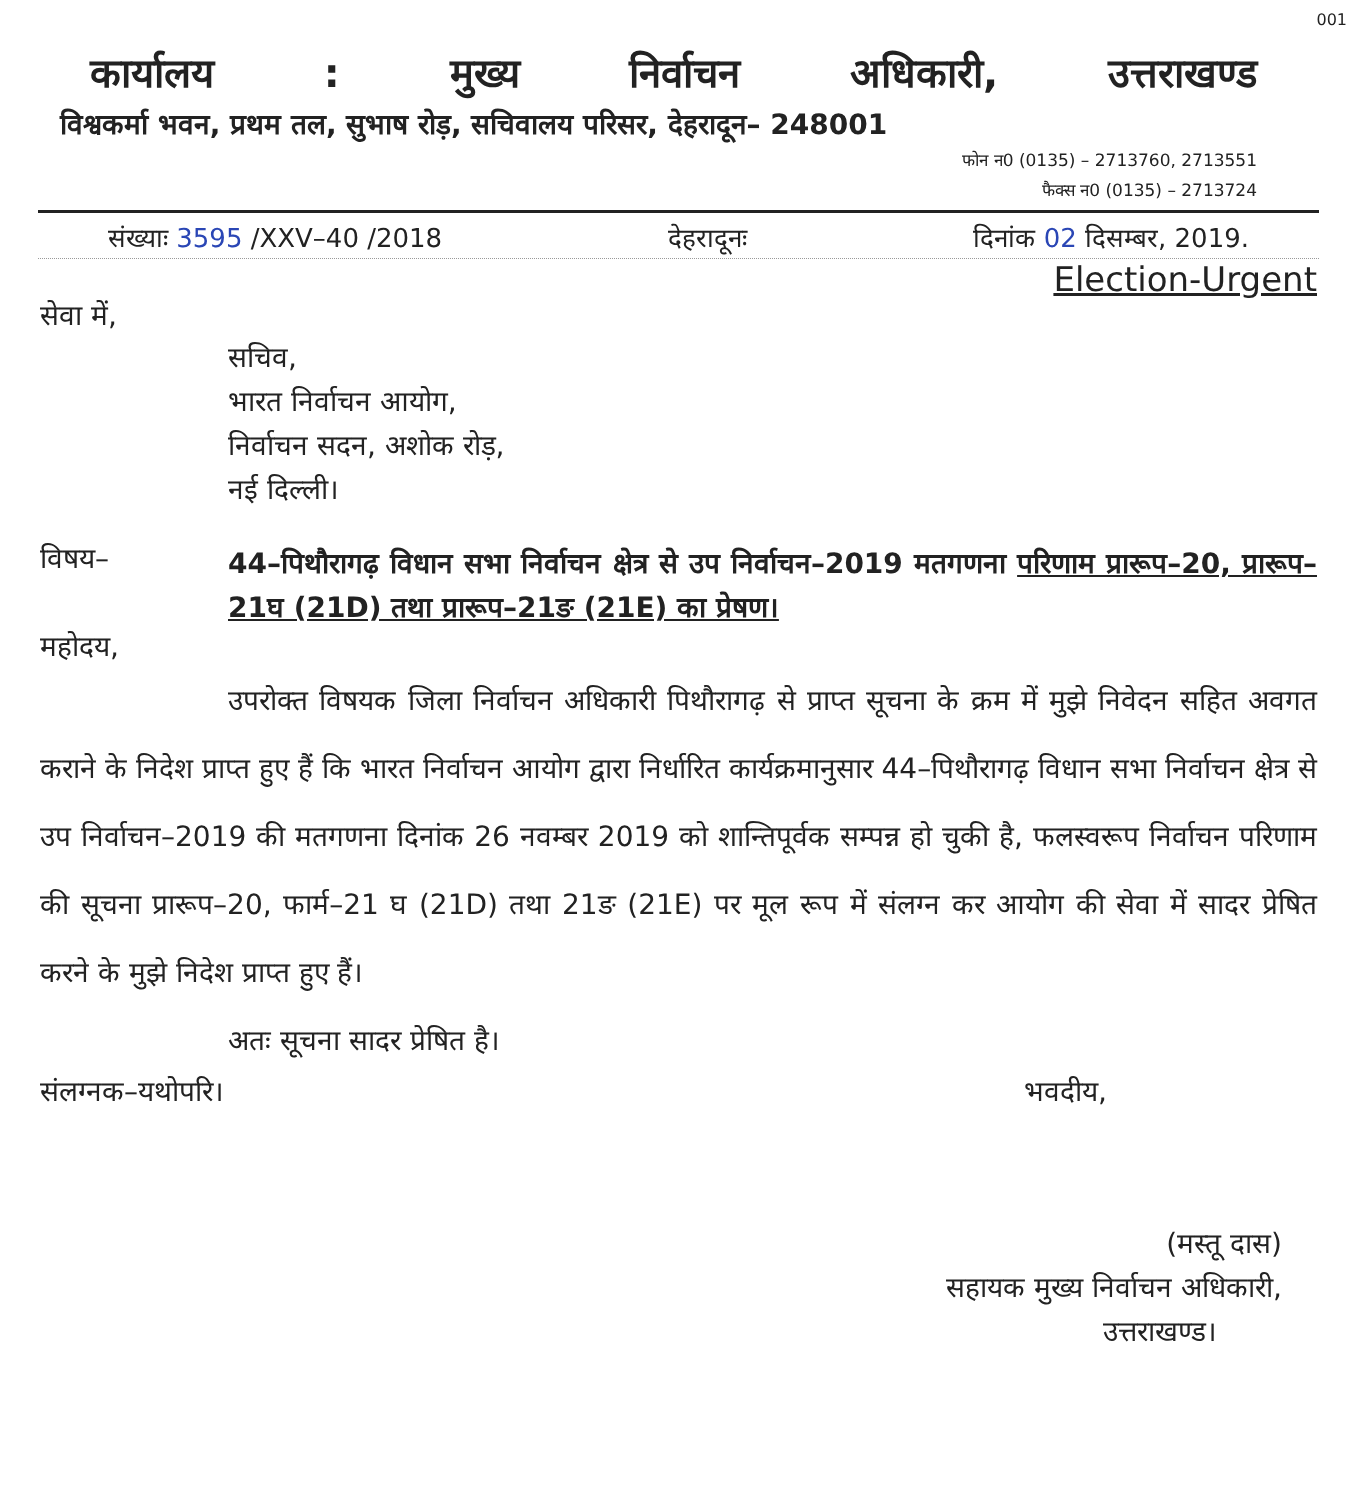001
कार्यालय: मुख्य निर्वाचन अधिकारी, उत्तराखण्ड
विश्वकर्मा भवन, प्रथम तल, सुभाष रोड़, सचिवालय परिसर, देहरादून– 248001
फोन न0 (0135) – 2713760, 2713551
फैक्स न0 (0135) – 2713724
संख्याः 3595 /XXV–40 /2018 देहरादूनः दिनांक 02 दिसम्बर, 2019.
Election-Urgent
सेवा में,
सचिव,
भारत निर्वाचन आयोग,
निर्वाचन सदन, अशोक रोड़,
नई दिल्ली।
विषय– 44–पिथौरागढ़ विधान सभा निर्वाचन क्षेत्र से उप निर्वाचन–2019 मतगणना परिणाम प्रारूप–20, प्रारूप–21घ (21D) तथा प्रारूप–21ङ (21E) का प्रेषण।
महोदय,
उपरोक्त विषयक जिला निर्वाचन अधिकारी पिथौरागढ़ से प्राप्त सूचना के क्रम में मुझे निवेदन सहित अवगत कराने के निदेश प्राप्त हुए हैं कि भारत निर्वाचन आयोग द्वारा निर्धारित कार्यक्रमानुसार 44–पिथौरागढ़ विधान सभा निर्वाचन क्षेत्र से उप निर्वाचन–2019 की मतगणना दिनांक 26 नवम्बर 2019 को शान्तिपूर्वक सम्पन्न हो चुकी है, फलस्वरूप निर्वाचन परिणाम की सूचना प्रारूप–20, फार्म–21 घ (21D) तथा 21ङ (21E) पर मूल रूप में संलग्न कर आयोग की सेवा में सादर प्रेषित करने के मुझे निदेश प्राप्त हुए हैं।
अतः सूचना सादर प्रेषित है।
संलग्नक–यथोपरि। भवदीय,
(मस्तू दास)
सहायक मुख्य निर्वाचन अधिकारी,
उत्तराखण्ड।